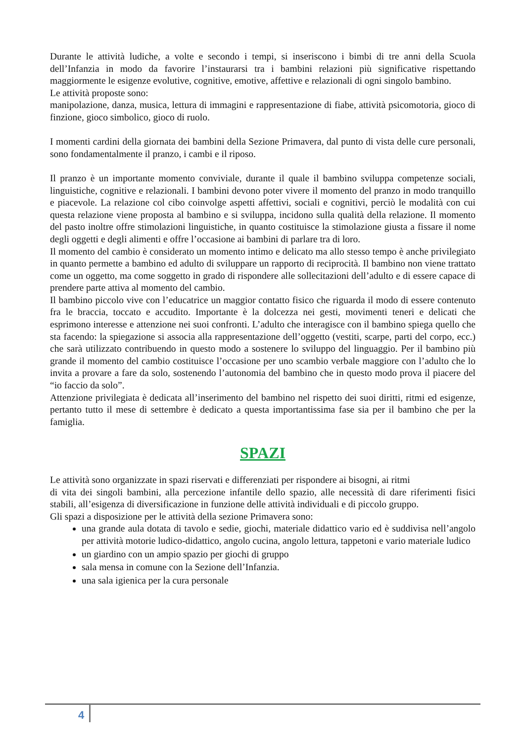Durante le attività ludiche, a volte e secondo i tempi, si inseriscono i bimbi di tre anni della Scuola dell’Infanzia in modo da favorire l’instaurarsi tra i bambini relazioni più significative rispettando maggiormente le esigenze evolutive, cognitive, emotive, affettive e relazionali di ogni singolo bambino.
Le attività proposte sono:
manipolazione, danza, musica, lettura di immagini e rappresentazione di fiabe, attività psicomotoria, gioco di finzione, gioco simbolico, gioco di ruolo.
I momenti cardini della giornata dei bambini della Sezione Primavera, dal punto di vista delle cure personali, sono fondamentalmente il pranzo, i cambi e il riposo.
Il pranzo è un importante momento conviviale, durante il quale il bambino sviluppa competenze sociali, linguistiche, cognitive e relazionali. I bambini devono poter vivere il momento del pranzo in modo tranquillo e piacevole. La relazione col cibo coinvolge aspetti affettivi, sociali e cognitivi, perciò le modalità con cui questa relazione viene proposta al bambino e si sviluppa, incidono sulla qualità della relazione. Il momento del pasto inoltre offre stimolazioni linguistiche, in quanto costituisce la stimolazione giusta a fissare il nome degli oggetti e degli alimenti e offre l’occasione ai bambini di parlare tra di loro.
Il momento del cambio è considerato un momento intimo e delicato ma allo stesso tempo è anche privilegiato in quanto permette a bambino ed adulto di sviluppare un rapporto di reciprocità. Il bambino non viene trattato come un oggetto, ma come soggetto in grado di rispondere alle sollecitazioni dell’adulto e di essere capace di prendere parte attiva al momento del cambio.
Il bambino piccolo vive con l’educatrice un maggior contatto fisico che riguarda il modo di essere contenuto fra le braccia, toccato e accudito. Importante è la dolcezza nei gesti, movimenti teneri e delicati che esprimono interesse e attenzione nei suoi confronti. L’adulto che interagisce con il bambino spiega quello che sta facendo: la spiegazione si associa alla rappresentazione dell’oggetto (vestiti, scarpe, parti del corpo, ecc.) che sarà utilizzato contribuendo in questo modo a sostenere lo sviluppo del linguaggio. Per il bambino più grande il momento del cambio costituisce l’occasione per uno scambio verbale maggiore con l’adulto che lo invita a provare a fare da solo, sostenendo l’autonomia del bambino che in questo modo prova il piacere del “io faccio da solo”.
Attenzione privilegiata è dedicata all’inserimento del bambino nel rispetto dei suoi diritti, ritmi ed esigenze, pertanto tutto il mese di settembre è dedicato a questa importantissima fase sia per il bambino che per la famiglia.
SPAZI
Le attività sono organizzate in spazi riservati e differenziati per rispondere ai bisogni, ai ritmi
di vita dei singoli bambini, alla percezione infantile dello spazio, alle necessità di dare riferimenti fisici stabili, all’esigenza di diversificazione in funzione delle attività individuali e di piccolo gruppo.
Gli spazi a disposizione per le attività della sezione Primavera sono:
una grande aula dotata di tavolo e sedie, giochi, materiale didattico vario ed è suddivisa nell’angolo per attività motorie ludico-didattico, angolo cucina, angolo lettura, tappetoni e vario materiale ludico
un giardino con un ampio spazio per giochi di gruppo
sala mensa in comune con la Sezione dell’Infanzia.
una sala igienica per la cura personale
4